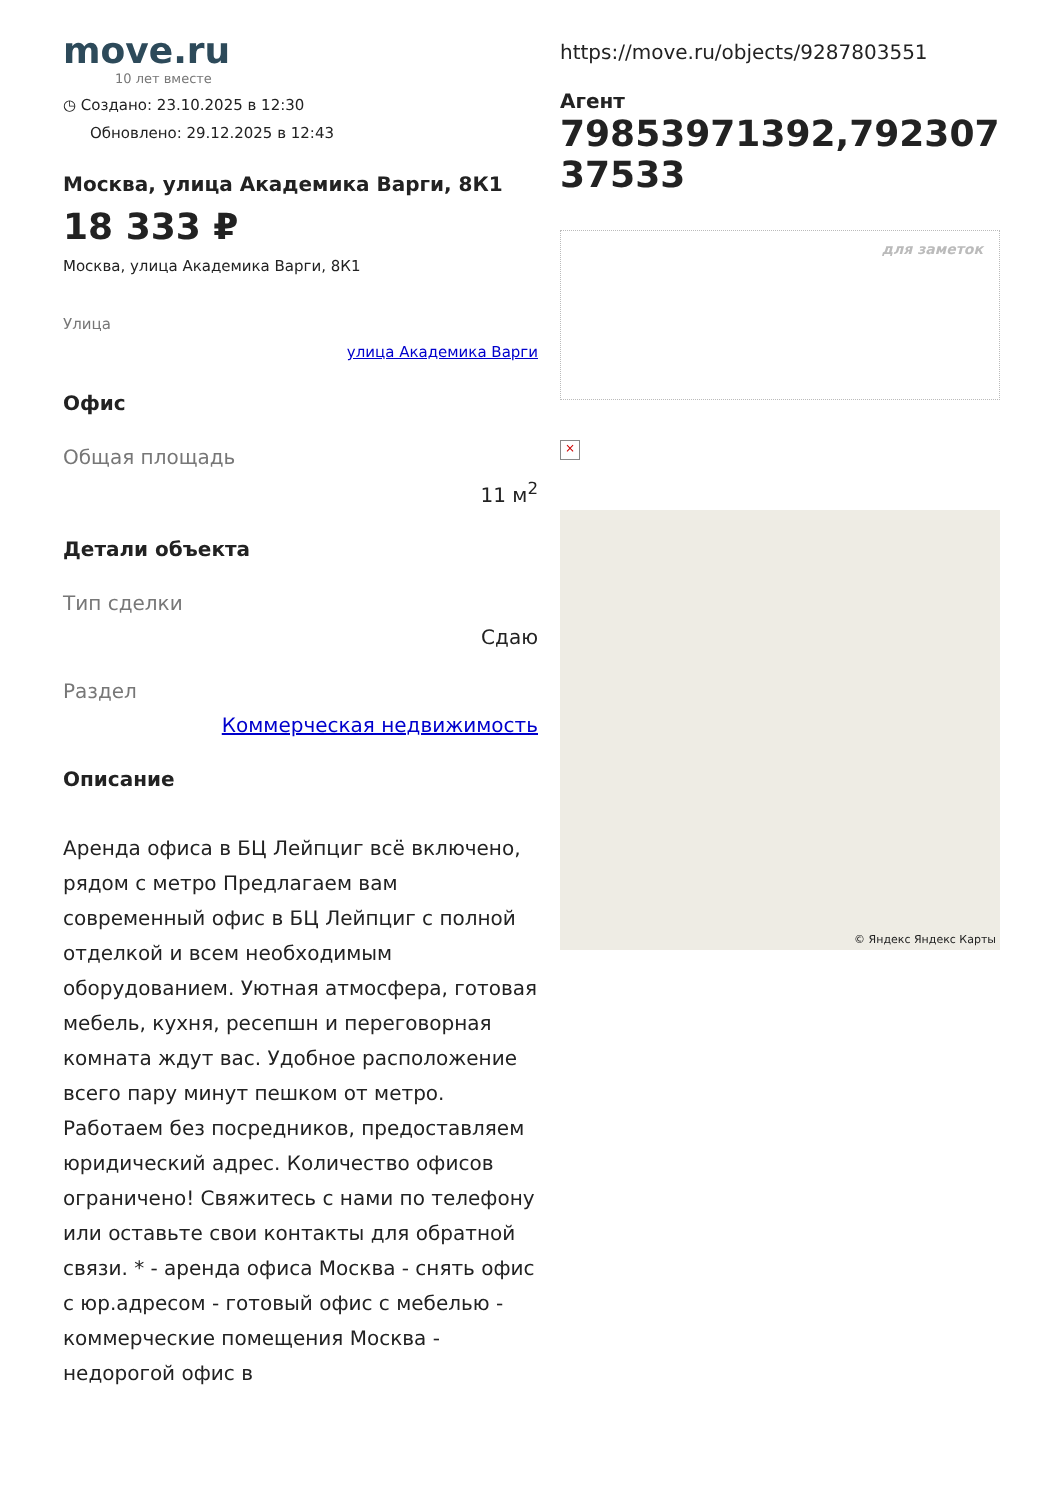move.ru
10 лет вместе
◷ Создано: 23.10.2025 в 12:30
Обновлено: 29.12.2025 в 12:43
Москва, улица Академика Варги, 8К1
18 333 ₽
Москва, улица Академика Варги, 8К1
Улица
улица Академика Варги
Офис
Общая площадь
11 м<sup>2</sup>
Детали объекта
Тип сделки
Сдаю
Раздел
Коммерческая недвижимость
Описание
Аренда офиса в БЦ Лейпциг всё включено, рядом с метро Предлагаем вам современный офис в БЦ Лейпциг с полной отделкой и всем необходимым оборудованием. Уютная атмосфера, готовая мебель, кухня, ресепшн и переговорная комната ждут вас. Удобное расположение всего пару минут пешком от метро. Работаем без посредников, предоставляем юридический адрес. Количество офисов ограничено! Свяжитесь с нами по телефону или оставьте свои контакты для обратной связи. * - аренда офиса Москва - снять офис с юр.адресом - готовый офис с мебелью - коммерческие помещения Москва - недорогой офис в
https://move.ru/objects/9287803551
Агент
79853971392,79230737533
для заметок
×
© Яндекс Яндекс Карты